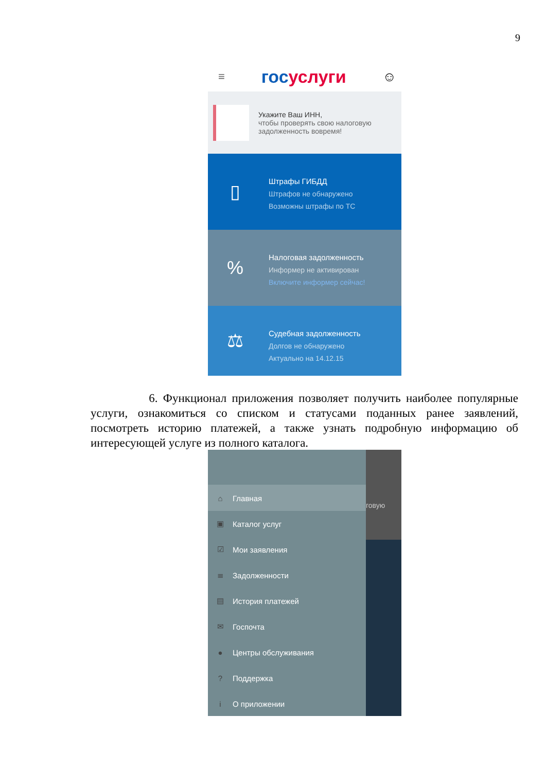9
≡ госуслуги ☺
Укажите Ваш ИНН,
чтобы проверять свою налоговую задолженность вовремя!
▯
Штрафы ГИБДД
Штрафов не обнаружено
Возможны штрафы по ТС
%
Налоговая задолженность
Информер не активирован
Включите информер сейчас!
⚖
Судебная задолженность
Долгов не обнаружено
Актуально на 14.12.15
6. Функционал приложения позволяет получить наиболее популярные услуги, ознакомиться со списком и статусами поданных ранее заявлений, посмотреть историю платежей, а также узнать подробную информацию об интересующей услуге из полного каталога.
⌂ Главная
▣ Каталог услуг
☑ Мои заявления
≣ Задолженности
▤ История платежей
✉ Госпочта
● Центры обслуживания
? Поддержка
i О приложении
говую